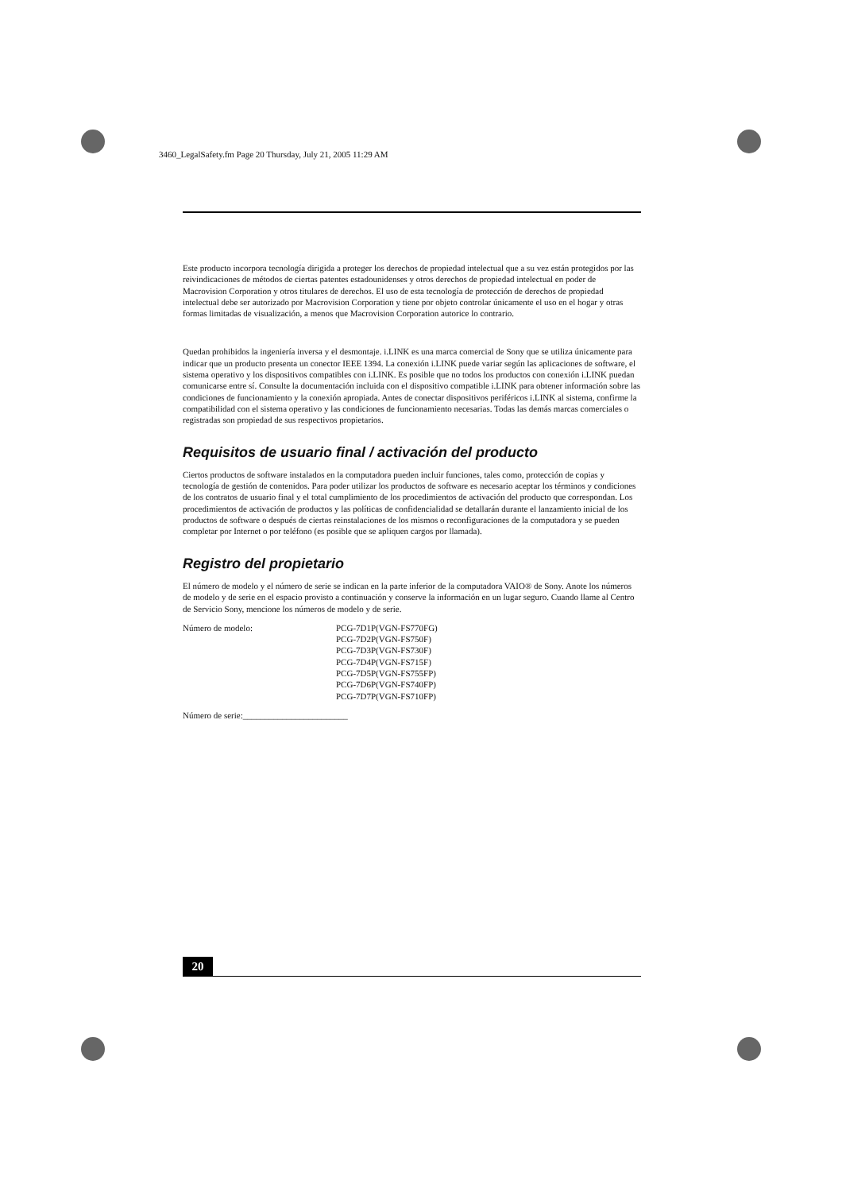3460_LegalSafety.fm Page 20 Thursday, July 21, 2005 11:29 AM
Este producto incorpora tecnología dirigida a proteger los derechos de propiedad intelectual que a su vez están protegidos por las reivindicaciones de métodos de ciertas patentes estadounidenses y otros derechos de propiedad intelectual en poder de Macrovision Corporation y otros titulares de derechos. El uso de esta tecnología de protección de derechos de propiedad intelectual debe ser autorizado por Macrovision Corporation y tiene por objeto controlar únicamente el uso en el hogar y otras formas limitadas de visualización, a menos que Macrovision Corporation autorice lo contrario.
Quedan prohibidos la ingeniería inversa y el desmontaje. i.LINK es una marca comercial de Sony que se utiliza únicamente para indicar que un producto presenta un conector IEEE 1394. La conexión i.LINK puede variar según las aplicaciones de software, el sistema operativo y los dispositivos compatibles con i.LINK. Es posible que no todos los productos con conexión i.LINK puedan comunicarse entre sí. Consulte la documentación incluida con el dispositivo compatible i.LINK para obtener información sobre las condiciones de funcionamiento y la conexión apropiada. Antes de conectar dispositivos periféricos i.LINK al sistema, confirme la compatibilidad con el sistema operativo y las condiciones de funcionamiento necesarias. Todas las demás marcas comerciales o registradas son propiedad de sus respectivos propietarios.
Requisitos de usuario final / activación del producto
Ciertos productos de software instalados en la computadora pueden incluir funciones, tales como, protección de copias y tecnología de gestión de contenidos. Para poder utilizar los productos de software es necesario aceptar los términos y condiciones de los contratos de usuario final y el total cumplimiento de los procedimientos de activación del producto que correspondan. Los procedimientos de activación de productos y las políticas de confidencialidad se detallarán durante el lanzamiento inicial de los productos de software o después de ciertas reinstalaciones de los mismos o reconfiguraciones de la computadora y se pueden completar por Internet o por teléfono (es posible que se apliquen cargos por llamada).
Registro del propietario
El número de modelo y el número de serie se indican en la parte inferior de la computadora VAIO® de Sony. Anote los números de modelo y de serie en el espacio provisto a continuación y conserve la información en un lugar seguro. Cuando llame al Centro de Servicio Sony, mencione los números de modelo y de serie.
Número de modelo: PCG-7D1P(VGN-FS770FG)
PCG-7D2P(VGN-FS750F)
PCG-7D3P(VGN-FS730F)
PCG-7D4P(VGN-FS715F)
PCG-7D5P(VGN-FS755FP)
PCG-7D6P(VGN-FS740FP)
PCG-7D7P(VGN-FS710FP)
Número de serie:________________________
20